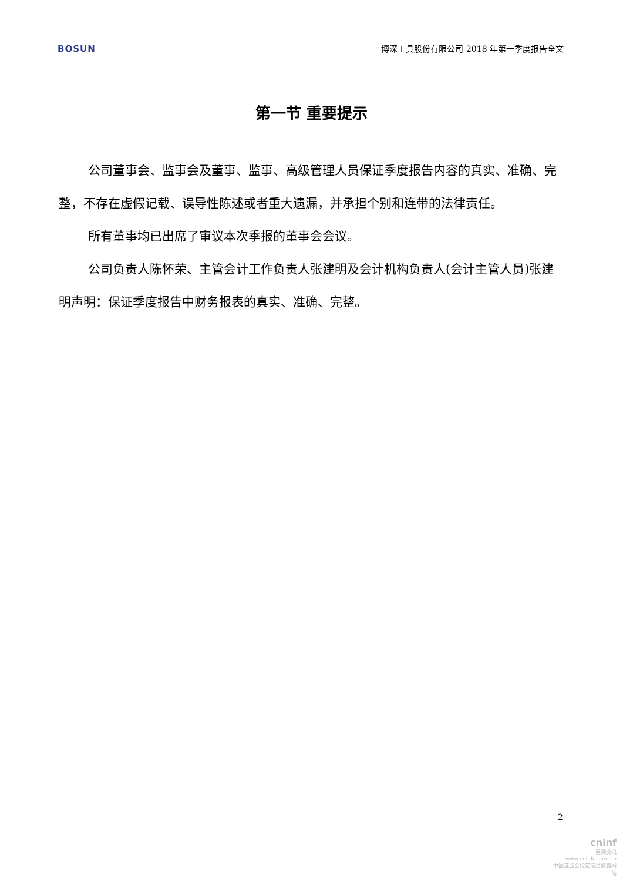BOSUN 博深工具股份有限公司 2018 年第一季度报告全文
第一节 重要提示
公司董事会、监事会及董事、监事、高级管理人员保证季度报告内容的真实、准确、完整，不存在虚假记载、误导性陈述或者重大遗漏，并承担个别和连带的法律责任。
所有董事均已出席了审议本次季报的董事会会议。
公司负责人陈怀荣、主管会计工作负责人张建明及会计机构负责人(会计主管人员)张建明声明：保证季度报告中财务报表的真实、准确、完整。
2
cninf
巨潮资讯
www.cninfo.com.cn
中国证监会指定信息披露网站